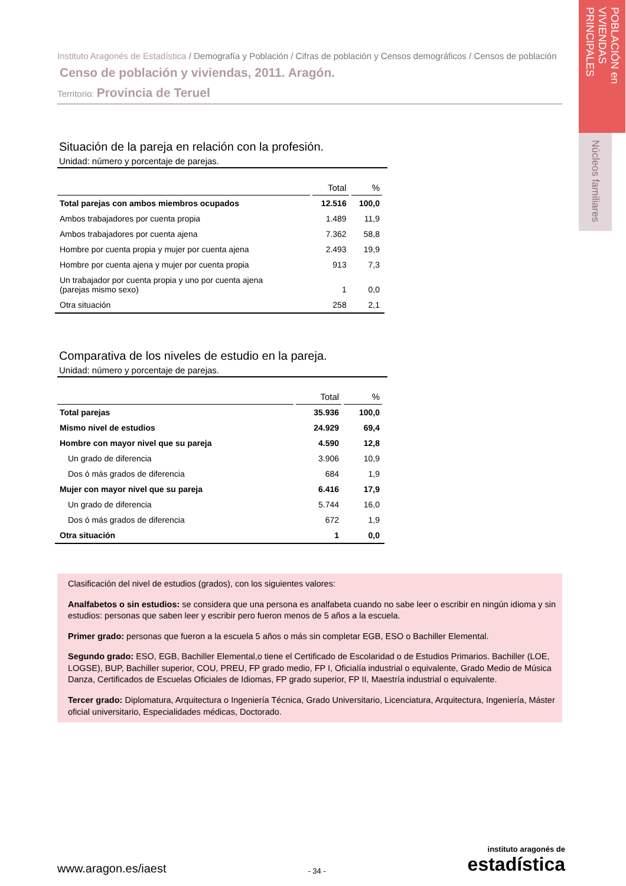POBLACIÓN en VIVIENDAS PRINCIPALES
Núcleos familiares
Instituto Aragonés de Estadística / Demografía y Población / Cifras de población y Censos demográficos / Censos de población
Censo de población y viviendas, 2011. Aragón.
Territorio: Provincia de Teruel
Situación de la pareja en relación con la profesión.
Unidad: número y porcentaje de parejas.
| | Total | % |
| --- | --- | --- |
| Total parejas con ambos miembros ocupados | 12.516 | 100,0 |
| Ambos trabajadores por cuenta propia | 1.489 | 11,9 |
| Ambos trabajadores por cuenta ajena | 7.362 | 58,8 |
| Hombre por cuenta propia y mujer por cuenta ajena | 2.493 | 19,9 |
| Hombre por cuenta ajena y mujer por cuenta propia | 913 | 7,3 |
| Un trabajador por cuenta propia y uno por cuenta ajena (parejas mismo sexo) | 1 | 0,0 |
| Otra situación | 258 | 2,1 |
Comparativa de los niveles de estudio en la pareja.
Unidad: número y porcentaje de parejas.
| | Total | % |
| --- | --- | --- |
| Total parejas | 35.936 | 100,0 |
| Mismo nivel de estudios | 24.929 | 69,4 |
| Hombre con mayor nivel que su pareja | 4.590 | 12,8 |
| Un grado de diferencia | 3.906 | 10,9 |
| Dos ó más grados de diferencia | 684 | 1,9 |
| Mujer con mayor nivel que su pareja | 6.416 | 17,9 |
| Un grado de diferencia | 5.744 | 16,0 |
| Dos ó más grados de diferencia | 672 | 1,9 |
| Otra situación | 1 | 0,0 |
Clasificación del nivel de estudios (grados), con los siguientes valores:
Analfabetos o sin estudios: se considera que una persona es analfabeta cuando no sabe leer o escribir en ningún idioma y sin estudios: personas que saben leer y escribir pero fueron menos de 5 años a la escuela.
Primer grado: personas que fueron a la escuela 5 años o más sin completar EGB, ESO o Bachiller Elemental.
Segundo grado: ESO, EGB, Bachiller Elemental,o tiene el Certificado de Escolaridad o de Estudios Primarios. Bachiller (LOE, LOGSE), BUP, Bachiller superior, COU, PREU, FP grado medio, FP I, Oficialía industrial o equivalente, Grado Medio de Música Danza, Certificados de Escuelas Oficiales de Idiomas, FP grado superior, FP II, Maestría industrial o equivalente.
Tercer grado: Diplomatura, Arquitectura o Ingeniería Técnica, Grado Universitario, Licenciatura, Arquitectura, Ingeniería, Máster oficial universitario, Especialidades médicas, Doctorado.
www.aragon.es/iaest
- 34 -
instituto aragonés de
estadística